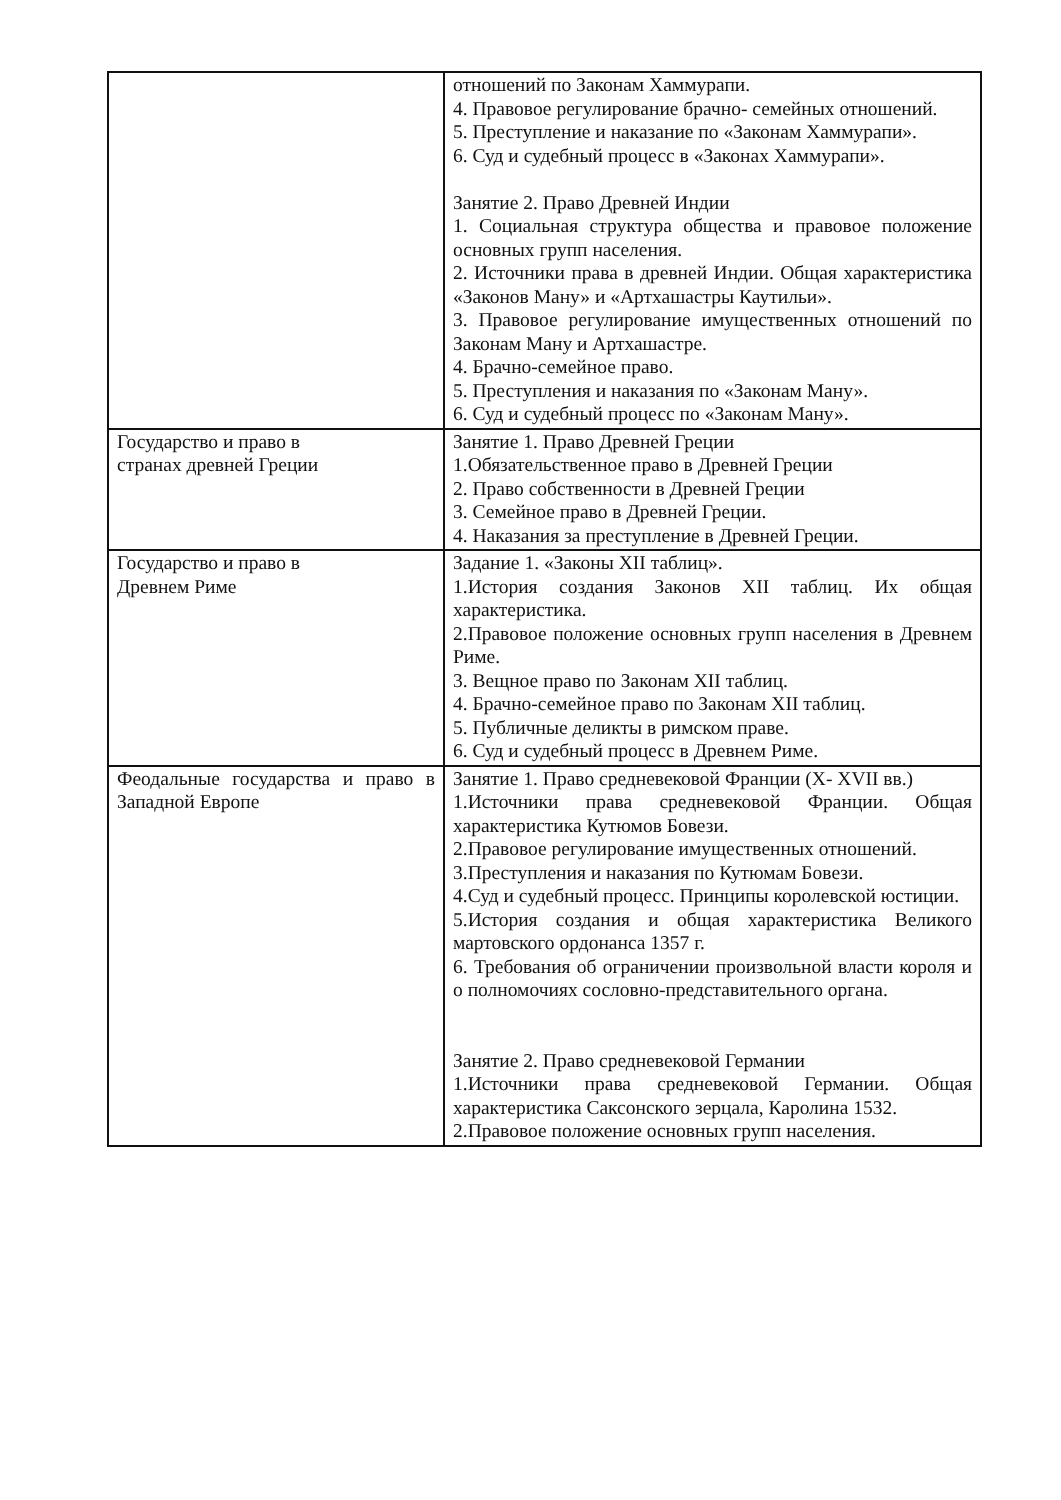| | отношений по Законам Хаммурапи. 4. Правовое регулирование брачно- семейных отношений. 5. Преступление и наказание по «Законам Хаммурапи». 6. Суд и судебный процесс в «Законах Хаммурапи». Занятие 2. Право Древней Индии 1. Социальная структура общества и правовое положение основных групп населения. 2. Источники права в древней Индии. Общая характеристика «Законов Ману» и «Артхашастры Каутильи». 3. Правовое регулирование имущественных отношений по Законам Ману и Артхашастре. 4. Брачно-семейное право. 5. Преступления и наказания по «Законам Ману». 6. Суд и судебный процесс по «Законам Ману». |
| Государство и право в странах древней Греции | Занятие 1. Право Древней Греции 1.Обязательственное право в Древней Греции 2. Право собственности в Древней Греции 3. Семейное право в Древней Греции. 4. Наказания за преступление в Древней Греции. |
| Государство и право в Древнем Риме | Задание 1. «Законы XII таблиц». 1.История создания Законов XII таблиц. Их общая характеристика. 2.Правовое положение основных групп населения в Древнем Риме. 3. Вещное право по Законам XII таблиц. 4. Брачно-семейное право по Законам XII таблиц. 5. Публичные деликты в римском праве. 6. Суд и судебный процесс в Древнем Риме. |
| Феодальные государства и право в Западной Европе | Занятие 1. Право средневековой Франции (X- XVII вв.) 1.Источники права средневековой Франции. Общая характеристика Кутюмов Бовези. 2.Правовое регулирование имущественных отношений. 3.Преступления и наказания по Кутюмам Бовези. 4.Суд и судебный процесс. Принципы королевской юстиции. 5.История создания и общая характеристика Великого мартовского ордонанса 1357 г. 6. Требования об ограничении произвольной власти короля и о полномочиях сословно-представительного органа. Занятие 2. Право средневековой Германии 1.Источники права средневековой Германии. Общая характеристика Саксонского зерцала, Каролина 1532. 2.Правовое положение основных групп населения. |